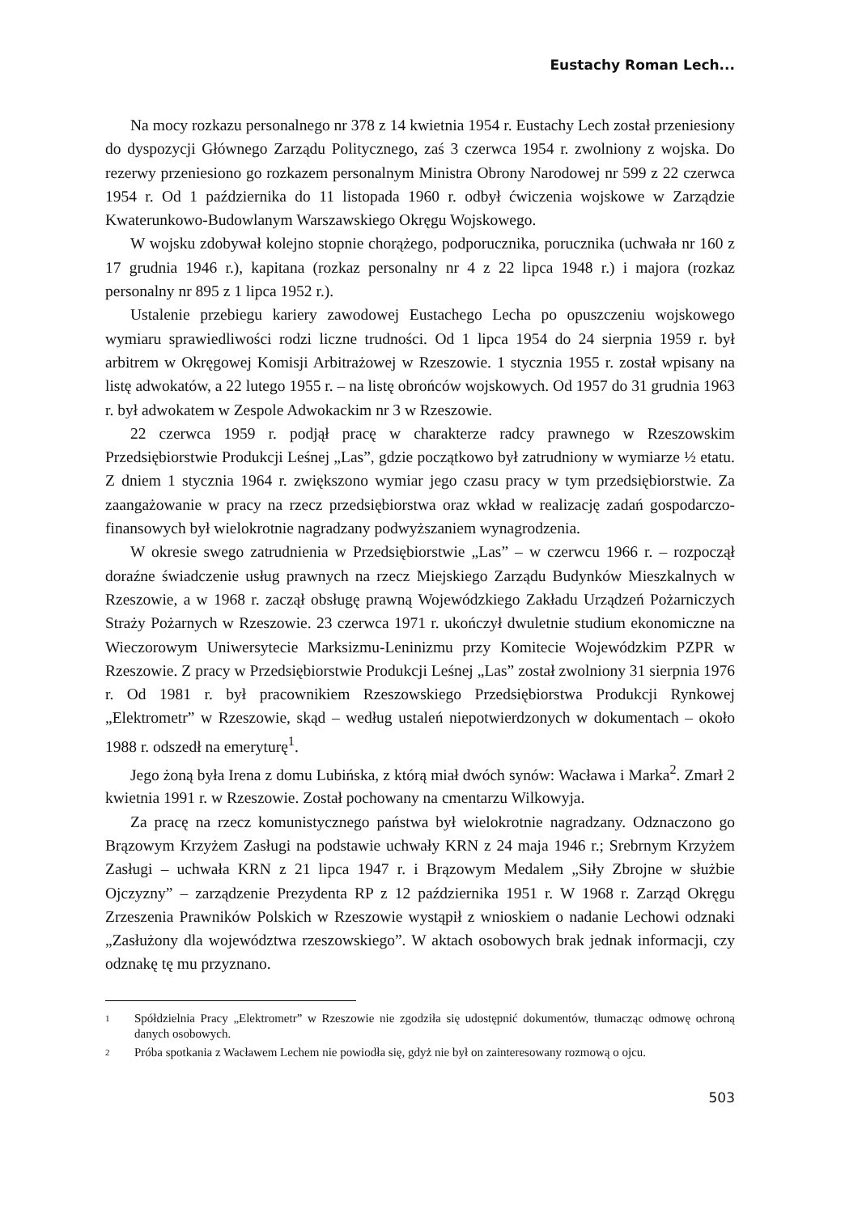Eustachy Roman Lech...
Na mocy rozkazu personalnego nr 378 z 14 kwietnia 1954 r. Eustachy Lech został przeniesiony do dyspozycji Głównego Zarządu Politycznego, zaś 3 czerwca 1954 r. zwolniony z wojska. Do rezerwy przeniesiono go rozkazem personalnym Ministra Obrony Narodowej nr 599 z 22 czerwca 1954 r. Od 1 października do 11 listopada 1960 r. odbył ćwiczenia wojskowe w Zarządzie Kwaterunkowo-Budowlanym Warszawskiego Okręgu Wojskowego.
W wojsku zdobywał kolejno stopnie chorążego, podporucznika, porucznika (uchwała nr 160 z 17 grudnia 1946 r.), kapitana (rozkaz personalny nr 4 z 22 lipca 1948 r.) i majora (rozkaz personalny nr 895 z 1 lipca 1952 r.).
Ustalenie przebiegu kariery zawodowej Eustachego Lecha po opuszczeniu wojskowego wymiaru sprawiedliwości rodzi liczne trudności. Od 1 lipca 1954 do 24 sierpnia 1959 r. był arbitrem w Okręgowej Komisji Arbitrażowej w Rzeszowie. 1 stycznia 1955 r. został wpisany na listę adwokatów, a 22 lutego 1955 r. – na listę obrońców wojskowych. Od 1957 do 31 grudnia 1963 r. był adwokatem w Zespole Adwokackim nr 3 w Rzeszowie.
22 czerwca 1959 r. podjął pracę w charakterze radcy prawnego w Rzeszowskim Przedsiębiorstwie Produkcji Leśnej „Las”, gdzie początkowo był zatrudniony w wymiarze ½ etatu. Z dniem 1 stycznia 1964 r. zwiększono wymiar jego czasu pracy w tym przedsiębiorstwie. Za zaangażowanie w pracy na rzecz przedsiębiorstwa oraz wkład w realizację zadań gospodarczo-finansowych był wielokrotnie nagradzany podwyższaniem wynagrodzenia.
W okresie swego zatrudnienia w Przedsiębiorstwie „Las” – w czerwcu 1966 r. – rozpoczął doraźne świadczenie usług prawnych na rzecz Miejskiego Zarządu Budynków Mieszkalnych w Rzeszowie, a w 1968 r. zaczął obsługę prawną Wojewódzkiego Zakładu Urządzeń Pożarniczych Straży Pożarnych w Rzeszowie. 23 czerwca 1971 r. ukończył dwuletnie studium ekonomiczne na Wieczorowym Uniwersytecie Marksizmu-Leninizmu przy Komitecie Wojewódzkim PZPR w Rzeszowie. Z pracy w Przedsiębiorstwie Produkcji Leśnej „Las” został zwolniony 31 sierpnia 1976 r. Od 1981 r. był pracownikiem Rzeszowskiego Przedsiębiorstwa Produkcji Rynkowej „Elektrometr” w Rzeszowie, skąd – według ustaleń niepotwierdzonych w dokumentach – około 1988 r. odszedł na emeryturę<sup>1</sup>.
Jego żoną była Irena z domu Lubińska, z którą miał dwóch synów: Wacława i Marka<sup>2</sup>. Zmarł 2 kwietnia 1991 r. w Rzeszowie. Został pochowany na cmentarzu Wilkowyja.
Za pracę na rzecz komunistycznego państwa był wielokrotnie nagradzany. Odznaczono go Brązowym Krzyżem Zasługi na podstawie uchwały KRN z 24 maja 1946 r.; Srebrnym Krzyżem Zasługi – uchwała KRN z 21 lipca 1947 r. i Brązowym Medalem „Siły Zbrojne w służbie Ojczyzny” – zarządzenie Prezydenta RP z 12 października 1951 r. W 1968 r. Zarząd Okręgu Zrzeszenia Prawników Polskich w Rzeszowie wystąpił z wnioskiem o nadanie Lechowi odznaki „Zasłużony dla województwa rzeszowskiego”. W aktach osobowych brak jednak informacji, czy odznakę tę mu przyznano.
1 Spółdzielnia Pracy „Elektrometr” w Rzeszowie nie zgodziła się udostępnić dokumentów, tłumacząc odmowę ochroną danych osobowych.
2 Próba spotkania z Wacławem Lechem nie powiodła się, gdyż nie był on zainteresowany rozmową o ojcu.
503